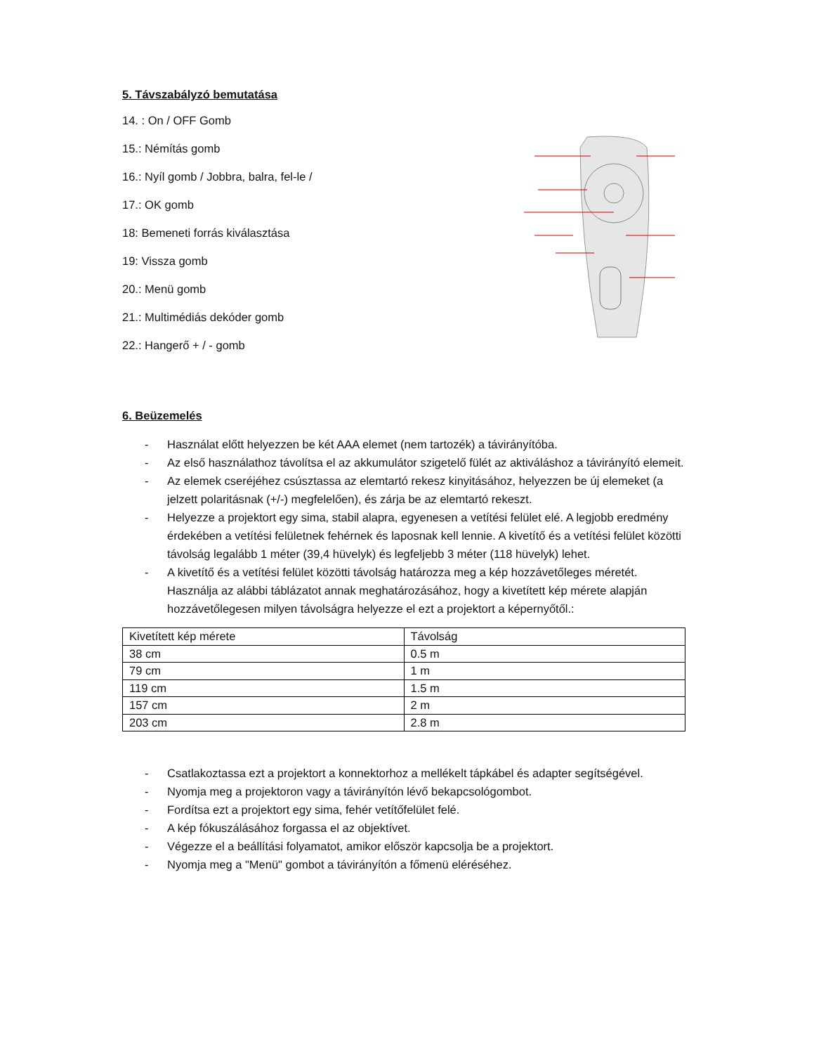5. Távszabályzó bemutatása
14. : On / OFF Gomb
15.: Némítás gomb
16.: Nyíl gomb / Jobbra, balra, fel-le /
17.: OK gomb
18: Bemeneti forrás kiválasztása
19: Vissza gomb
20.: Menü gomb
21.: Multimédiás dekóder gomb
22.: Hangerő + / - gomb
6. Beüzemelés
- Használat előtt helyezzen be két AAA elemet (nem tartozék) a távirányítóba.
- Az első használathoz távolítsa el az akkumulátor szigetelő fülét az aktiváláshoz a távirányító elemeit.
- Az elemek cseréjéhez csúsztassa az elemtartó rekesz kinyitásához, helyezzen be új elemeket (a jelzett polaritásnak (+/-) megfelelően), és zárja be az elemtartó rekeszt.
- Helyezze a projektort egy sima, stabil alapra, egyenesen a vetítési felület elé. A legjobb eredmény érdekében a vetítési felületnek fehérnek és laposnak kell lennie. A kivetítő és a vetítési felület közötti távolság legalább 1 méter (39,4 hüvelyk) és legfeljebb 3 méter (118 hüvelyk) lehet.
- A kivetítő és a vetítési felület közötti távolság határozza meg a kép hozzávetőleges méretét. Használja az alábbi táblázatot annak meghatározásához, hogy a kivetített kép mérete alapján hozzávetőlegesen milyen távolságra helyezze el ezt a projektort a képernyőtől.:
| Kivetített kép mérete | Távolság |
| --- | --- |
| 38 cm | 0.5 m |
| 79 cm | 1 m |
| 119 cm | 1.5 m |
| 157 cm | 2 m |
| 203 cm | 2.8 m |
- Csatlakoztassa ezt a projektort a konnektorhoz a mellékelt tápkábel és adapter segítségével.
- Nyomja meg a projektoron vagy a távirányítón lévő bekapcsológombot.
- Fordítsa ezt a projektort egy sima, fehér vetítőfelület felé.
- A kép fókuszálásához forgassa el az objektívet.
- Végezze el a beállítási folyamatot, amikor először kapcsolja be a projektort.
- Nyomja meg a "Menü" gombot a távirányítón a főmenü eléréséhez.